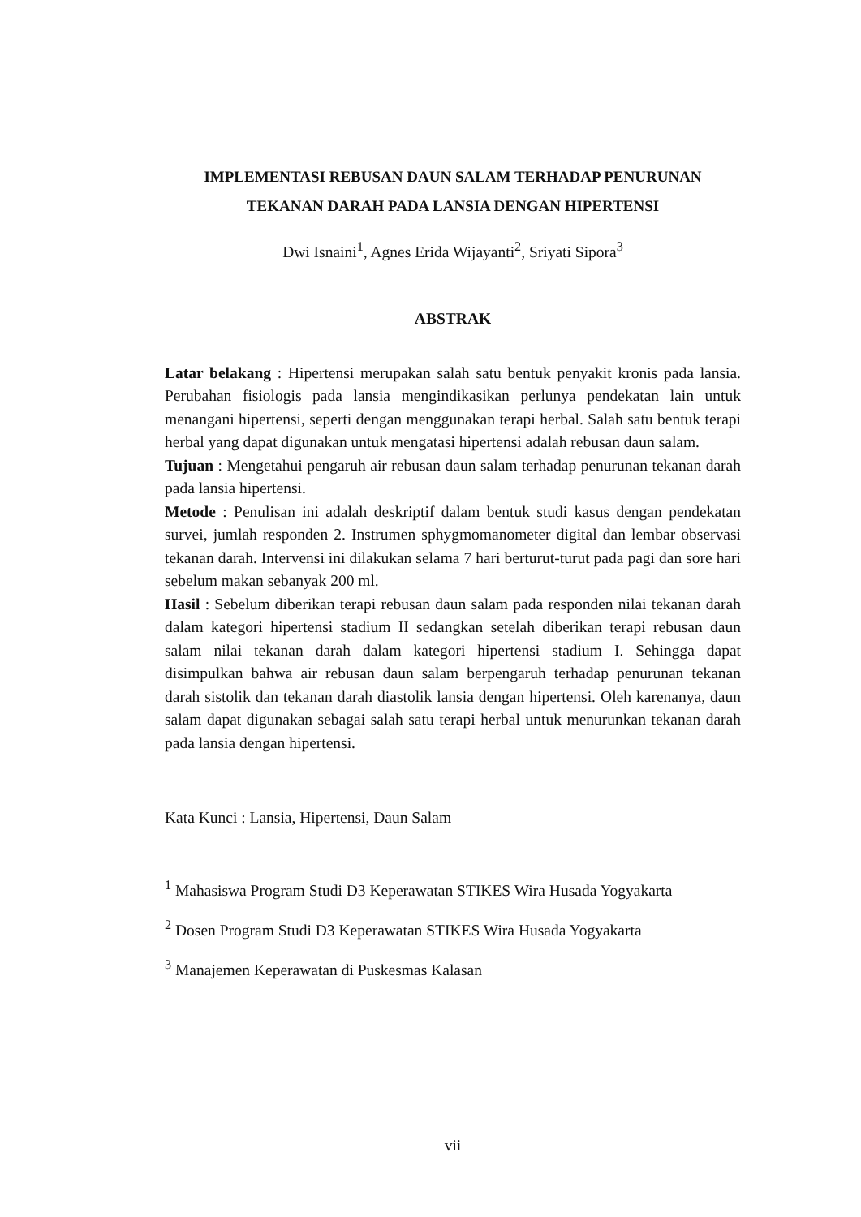IMPLEMENTASI REBUSAN DAUN SALAM TERHADAP PENURUNAN TEKANAN DARAH PADA LANSIA DENGAN HIPERTENSI
Dwi Isnaini<sup>1</sup>, Agnes Erida Wijayanti<sup>2</sup>, Sriyati Sipora<sup>3</sup>
ABSTRAK
Latar belakang : Hipertensi merupakan salah satu bentuk penyakit kronis pada lansia. Perubahan fisiologis pada lansia mengindikasikan perlunya pendekatan lain untuk menangani hipertensi, seperti dengan menggunakan terapi herbal. Salah satu bentuk terapi herbal yang dapat digunakan untuk mengatasi hipertensi adalah rebusan daun salam.
Tujuan : Mengetahui pengaruh air rebusan daun salam terhadap penurunan tekanan darah pada lansia hipertensi.
Metode : Penulisan ini adalah deskriptif dalam bentuk studi kasus dengan pendekatan survei, jumlah responden 2. Instrumen sphygmomanometer digital dan lembar observasi tekanan darah. Intervensi ini dilakukan selama 7 hari berturut-turut pada pagi dan sore hari sebelum makan sebanyak 200 ml.
Hasil : Sebelum diberikan terapi rebusan daun salam pada responden nilai tekanan darah dalam kategori hipertensi stadium II sedangkan setelah diberikan terapi rebusan daun salam nilai tekanan darah dalam kategori hipertensi stadium I. Sehingga dapat disimpulkan bahwa air rebusan daun salam berpengaruh terhadap penurunan tekanan darah sistolik dan tekanan darah diastolik lansia dengan hipertensi. Oleh karenanya, daun salam dapat digunakan sebagai salah satu terapi herbal untuk menurunkan tekanan darah pada lansia dengan hipertensi.
Kata Kunci : Lansia, Hipertensi, Daun Salam
<sup>1</sup> Mahasiswa Program Studi D3 Keperawatan STIKES Wira Husada Yogyakarta
<sup>2</sup> Dosen Program Studi D3 Keperawatan STIKES Wira Husada Yogyakarta
<sup>3</sup> Manajemen Keperawatan di Puskesmas Kalasan
vii